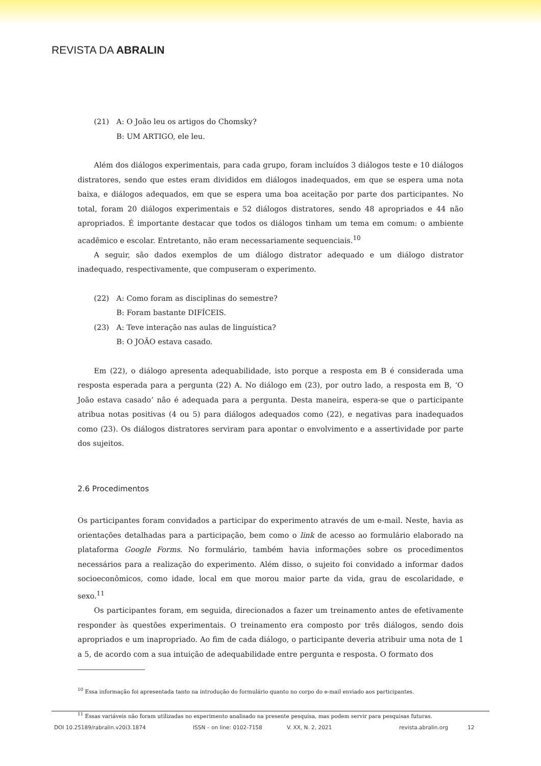REVISTA DA ABRALIN
(21) A: O João leu os artigos do Chomsky?
B: UM ARTIGO, ele leu.
Além dos diálogos experimentais, para cada grupo, foram incluídos 3 diálogos teste e 10 diálogos distratores, sendo que estes eram divididos em diálogos inadequados, em que se espera uma nota baixa, e diálogos adequados, em que se espera uma boa aceitação por parte dos participantes. No total, foram 20 diálogos experimentais e 52 diálogos distratores, sendo 48 apropriados e 44 não apropriados. É importante destacar que todos os diálogos tinham um tema em comum: o ambiente acadêmico e escolar. Entretanto, não eram necessariamente sequenciais.<sup>10</sup>
A seguir, são dados exemplos de um diálogo distrator adequado e um diálogo distrator inadequado, respectivamente, que compuseram o experimento.
(22) A: Como foram as disciplinas do semestre?
B: Foram bastante DIFÍCEIS. (23) A: Teve interação nas aulas de linguística?
B: O JOÃO estava casado.
Em (22), o diálogo apresenta adequabilidade, isto porque a resposta em B é considerada uma resposta esperada para a pergunta (22) A. No diálogo em (23), por outro lado, a resposta em B, ‘O João estava casado’ não é adequada para a pergunta. Desta maneira, espera-se que o participante atribua notas positivas (4 ou 5) para diálogos adequados como (22), e negativas para inadequados como (23). Os diálogos distratores serviram para apontar o envolvimento e a assertividade por parte dos sujeitos.
2.6 Procedimentos
Os participantes foram convidados a participar do experimento através de um e-mail. Neste, havia as orientações detalhadas para a participação, bem como o link de acesso ao formulário elaborado na plataforma Google Forms. No formulário, também havia informações sobre os procedimentos necessários para a realização do experimento. Além disso, o sujeito foi convidado a informar dados socioeconômicos, como idade, local em que morou maior parte da vida, grau de escolaridade, e sexo.<sup>11</sup>
Os participantes foram, em seguida, direcionados a fazer um treinamento antes de efetivamente responder às questões experimentais. O treinamento era composto por três diálogos, sendo dois apropriados e um inapropriado. Ao fim de cada diálogo, o participante deveria atribuir uma nota de 1 a 5, de acordo com a sua intuição de adequabilidade entre pergunta e resposta. O formato dos
<sup>10</sup> Essa informação foi apresentada tanto na introdução do formulário quanto no corpo do e-mail enviado aos participantes.
<sup>11</sup> Essas variáveis não foram utilizadas no experimento analisado na presente pesquisa, mas podem servir para pesquisas futuras.
DOI 10.25189/rabralin.v20i3.1874 ISSN – on line: 0102-7158 V. XX, N. 2, 2021 revista.abralin.org 12